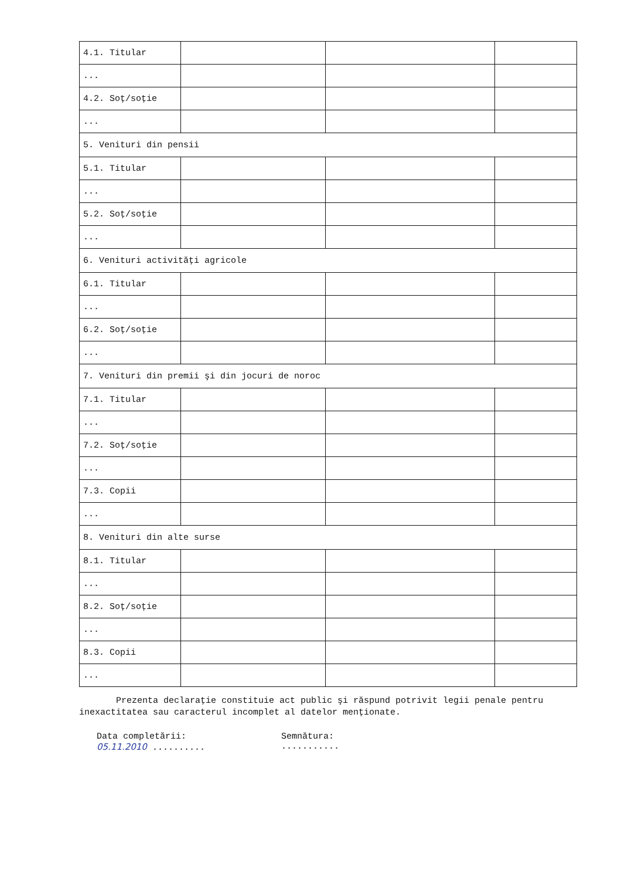| 4.1. Titular | | | |
| ... | | | |
| 4.2. Soţ/soţie | | | |
| ... | | | |
| 5. Venituri din pensii | | | |
| 5.1. Titular | | | |
| ... | | | |
| 5.2. Soţ/soţie | | | |
| ... | | | |
| 6. Venituri activităţi agricole | | | |
| 6.1. Titular | | | |
| ... | | | |
| 6.2. Soţ/soţie | | | |
| ... | | | |
| 7. Venituri din premii şi din jocuri de noroc | | | |
| 7.1. Titular | | | |
| ... | | | |
| 7.2. Soţ/soţie | | | |
| ... | | | |
| 7.3. Copii | | | |
| ... | | | |
| 8. Venituri din alte surse | | | |
| 8.1. Titular | | | |
| ... | | | |
| 8.2. Soţ/soţie | | | |
| ... | | | |
| 8.3. Copii | | | |
| ... | | | |
Prezenta declaraţie constituie act public şi răspund potrivit legii penale pentru inexactitatea sau caracterul incomplet al datelor menţionate.
Data completării:
05.11.2010 ..........
Semnătura:
...........